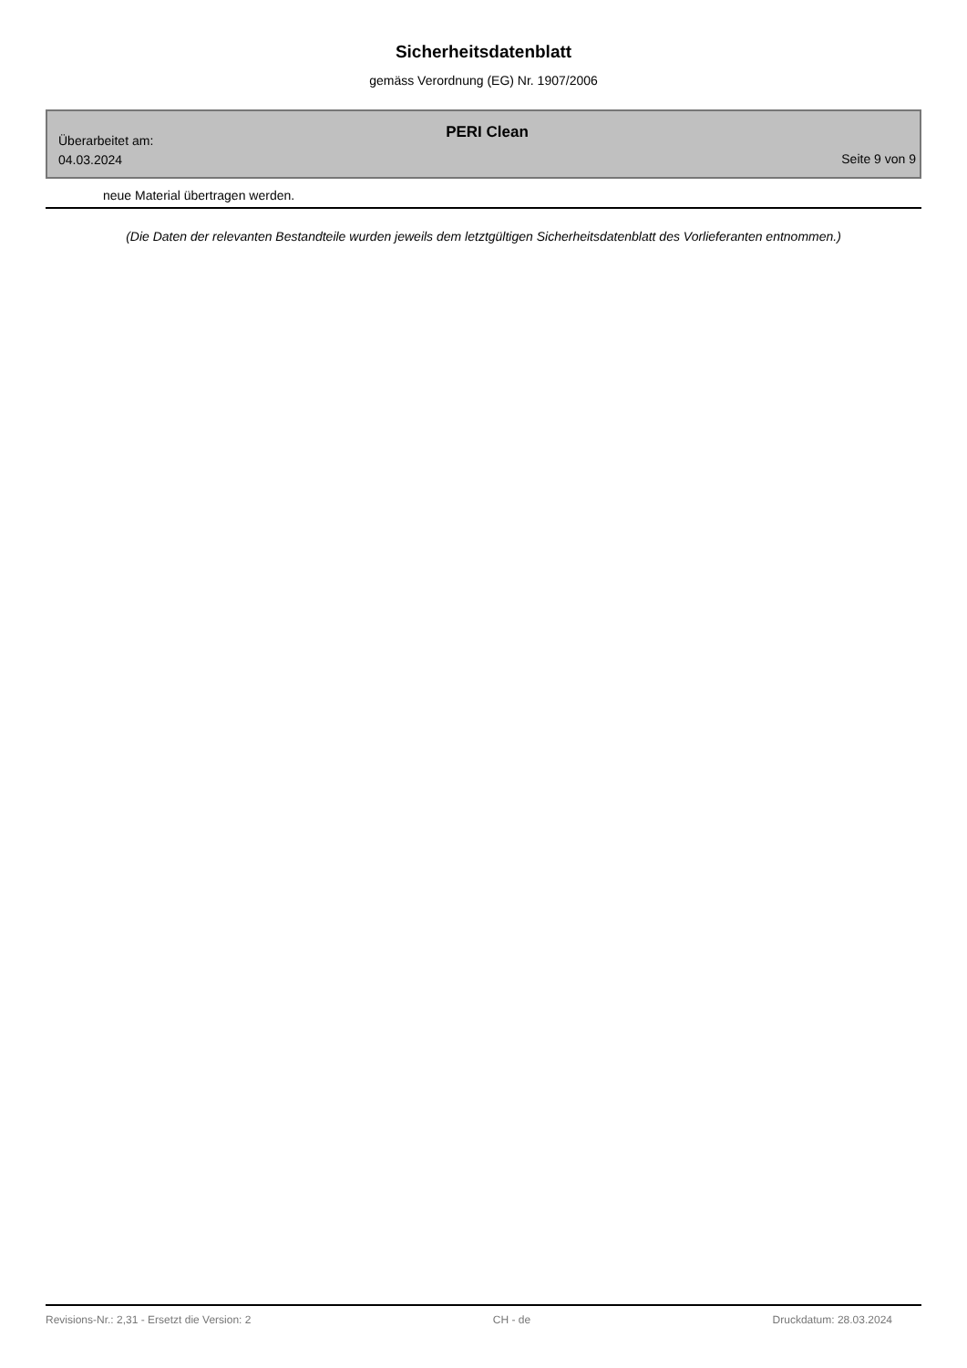Sicherheitsdatenblatt
gemäss Verordnung (EG) Nr. 1907/2006
Überarbeitet am:
04.03.2024
PERI Clean
Seite 9 von 9
neue Material übertragen werden.
(Die Daten der relevanten Bestandteile wurden jeweils dem letztgültigen Sicherheitsdatenblatt des Vorlieferanten entnommen.)
Revisions-Nr.: 2,31 - Ersetzt die Version: 2 CH - de Druckdatum: 28.03.2024